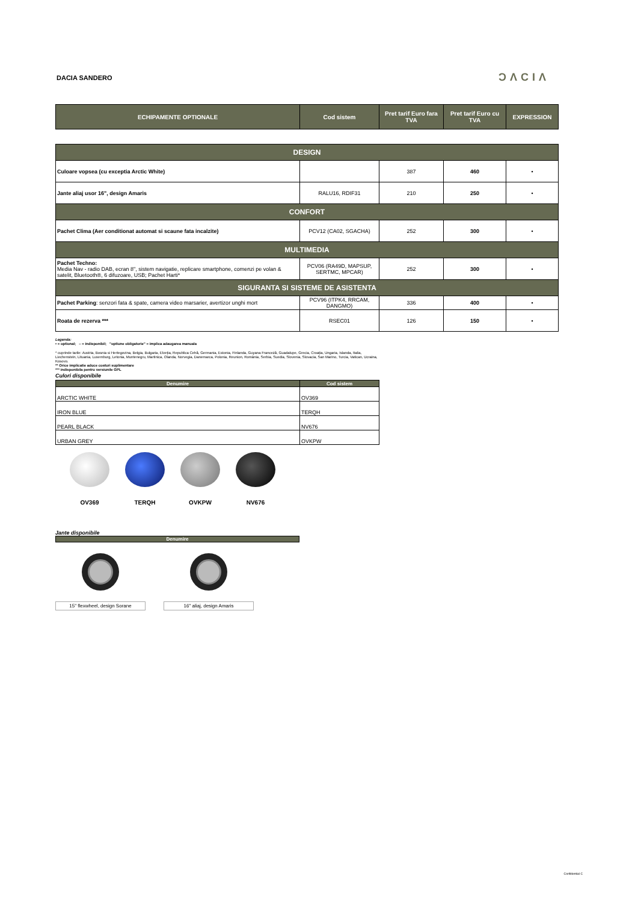DACIA SANDERO ƆΛCIΛ
| ECHIPAMENTE OPTIONALE | Cod sistem | Pret tarif Euro fara TVA | Pret tarif Euro cu TVA | EXPRESSION |
| --- | --- | --- | --- | --- |
| DESIGN | | | | |
| --- | --- | --- | --- | --- |
| Culoare vopsea (cu exceptia Arctic White) | | 387 | 460 | • |
| Jante aliaj usor 16", design Amaris | RALU16, RDIF31 | 210 | 250 | • |
| CONFORT | | | | |
| Pachet Clima (Aer conditionat automat si scaune fata incalzite) | PCV12 (CA02, SGACHA) | 252 | 300 | • |
| MULTIMEDIA | | | | |
| Pachet Techno: Media Nav - radio DAB, ecran 8", sistem navigatie, replicare smartphone, comenzi pe volan & satelit, Bluetooth®, 6 difuzoare, USB; Pachet Harti* | PCV06 (RA49D, MAPSUP, SERTMC, MPCAR) | 252 | 300 | • |
| SIGURANTA SI SISTEME DE ASISTENTA | | | | |
| Pachet Parking : senzori fata & spate, camera video marsarier, avertizor unghi mort | PCV96 (ITPK4, RRCAM, DANGMO) | 336 | 400 | • |
| Roata de rezerva *** | RSEC01 | 126 | 150 | • |
Legenda:
• = optional; – = indisponibil; "optiune obligatorie" = implica adaugarea manuala
* cuprinde tarile: Austria, Bosnia si Hertegovina, Belgia, Bulgaria, Elveția, Republica Cehă, Germania, Estonia, Finlanda, Guyana Franceză, Guadalupe, Grecia, Croația, Ungaria, Islanda, Italia, Liechenstein, Lituania, Luxemburg, Letonia, Muntenegru, Martinica, Olanda, Norvegia, Danemarca, Polonia, Reunion, România, Serbia, Suedia, Slovenia, Slovacia, San Marino, Turcia, Vatican, Ucraina, Kosovo.
** Orice implicatie aduce costuri suplimentare
*** indisponibila pentru versiunile GPL
Culori disponibile
| Denumire | Cod sistem |
| --- | --- |
| ARCTIC WHITE | OV369 |
| IRON BLUE | TERQH |
| PEARL BLACK | NV676 |
| URBAN GREY | OVKPW |
OV369 TERQH OVKPW NV676
Jante disponibile
| Denumire |
| --- |
15" flexwheel, design Sorane
16" aliaj, design Amaris
Confidential C